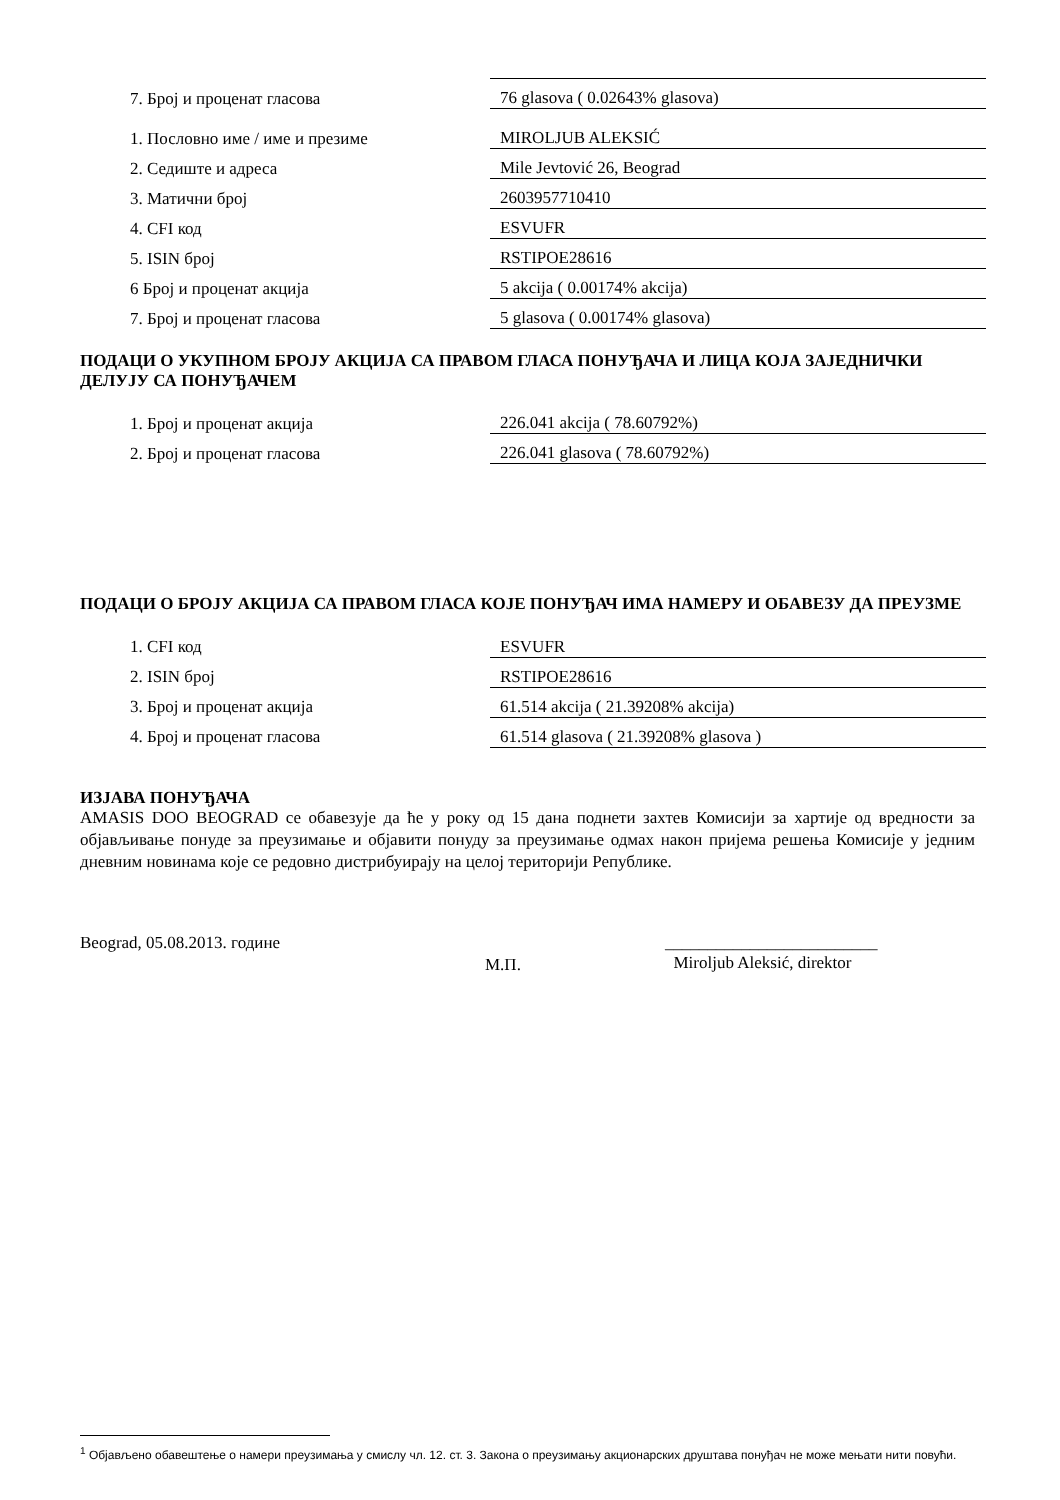| 7. Број и проценат гласова | 76 glasova ( 0.02643% glasova) |
| 1. Пословно име / име и презиме | MIROLJUB ALEKSIĆ |
| 2. Седиште и адреса | Mile Jevtović 26, Beograd |
| 3. Матични број | 2603957710410 |
| 4. CFI код | ESVUFR |
| 5. ISIN број | RSTIPOE28616 |
| 6 Број и проценат акција | 5 akcija ( 0.00174% akcija) |
| 7. Број и проценат гласова | 5 glasova ( 0.00174% glasova) |
ПОДАЦИ О УКУПНОМ БРОЈУ АКЦИЈА СА ПРАВОМ ГЛАСА ПОНУЂАЧА И ЛИЦА КОЈА ЗАЈЕДНИЧКИ ДЕЛУЈУ СА ПОНУЂАЧЕМ
| 1. Број и проценат акција | 226.041 akcija ( 78.60792%) |
| 2. Број и проценат гласова | 226.041 glasova ( 78.60792%) |
ПОДАЦИ О БРОЈУ АКЦИЈА СА ПРАВОМ ГЛАСА КОЈЕ ПОНУЂАЧ ИМА НАМЕРУ И ОБАВЕЗУ ДА ПРЕУЗМЕ
| 1. CFI код | ESVUFR |
| 2. ISIN број | RSTIPOE28616 |
| 3. Број и проценат акција | 61.514 akcija ( 21.39208% akcija) |
| 4. Број и проценат гласова | 61.514 glasova ( 21.39208% glasova ) |
ИЗЈАВА ПОНУЂАЧА
AMASIS DOO BEOGRAD се обавезује да ће у року од 15 дана поднети захтев Комисији за хартије од вредности за објављивање понуде за преузимање и објавити понуду за преузимање одмах након пријема решења Комисије у једним дневним новинама које се редовно дистрибуирају на целој територији Републике.
Beograd, 05.08.2013. године
М.П.
_________________________
Miroljub Aleksić, direktor
<sup>1</sup> Објављено обавештење о намери преузимања у смислу чл. 12. ст. 3. Закона о преузимању акционарских друштава понуђач не може мењати нити повући.